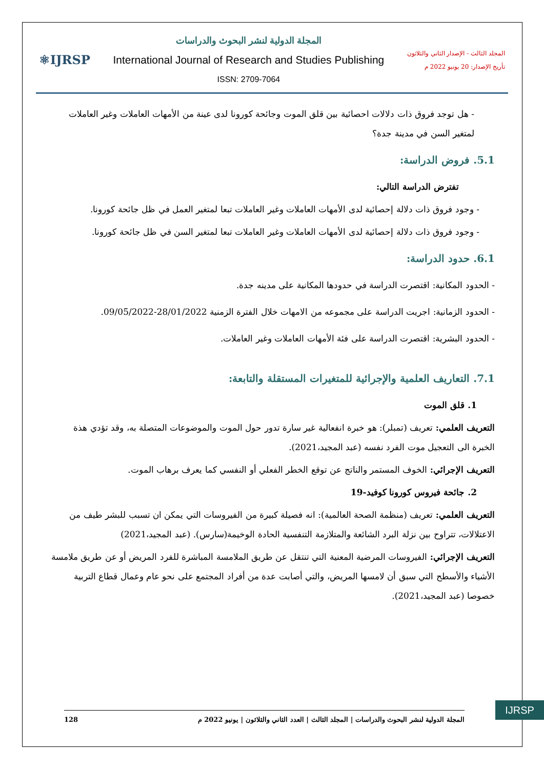المجلد الثالث - الإصدار الثاني والثلاثون
تأريخ الإصدار: 20 يونيو 2022 م
المجلة الدولية لنشر البحوث والدراسات
International Journal of Research and Studies Publishing
ISSN: 2709-7064
⚛IJRSP
- هل توجد فروق ذات دلالات احصائية بين قلق الموت وجائحة كورونا لدى عينة من الأمهات العاملات وغير العاملات لمتغير السن في مدينة جدة؟
5.1. فروض الدراسة:
تفترض الدراسة التالي:
- وجود فروق ذات دلالة إحصائية لدى الأمهات العاملات وغير العاملات تبعا لمتغير العمل في ظل جائحة كورونا.
- وجود فروق ذات دلالة إحصائية لدى الأمهات العاملات وغير العاملات تبعا لمتغير السن في ظل جائحة كورونا.
6.1. حدود الدراسة:
- الحدود المكانية: اقتصرت الدراسة في حدودها المكانية على مدينه جدة.
- الحدود الزمانية: اجريت الدراسة على مجموعه من الامهات خلال الفترة الزمنية 28/01/2022-09/05/2022.
- الحدود البشرية: اقتصرت الدراسة على فئة الأمهات العاملات وغير العاملات.
7.1. التعاريف العلمية والإجرائية للمتغيرات المستقلة والتابعة:
1. قلق الموت
التعريف العلمي: تعريف (تمبلر): هو خبرة انفعالية غير سارة تدور حول الموت والموضوعات المتصلة به، وقد تؤدي هذة الخبرة الى التعجيل موت الفرد نفسه (عبد المجيد،2021).
التعريف الإجرائي: الخوف المستمر والناتج عن توقع الخطر الفعلي أو النفسي كما يعرف برهاب الموت.
2. جائحة فيروس كورونا كوفيد-19
التعريف العلمي: تعريف (منظمة الصحة العالمية): انه فصيلة كبيرة من الفيروسات التي يمكن ان تسبب للبشر طيف من الاعتلالات، تتراوح بين نزلة البرد الشائعة والمتلازمة التنفسية الحادة الوخيمة(سارس). (عبد المجيد،2021)
التعريف الإجرائي: الفيروسات المرضية المعنية التي تنتقل عن طريق الملامسة المباشرة للفرد المريض أو عن طريق ملامسة الأشياء والأسطح التي سبق أن لامسها المريض، والتي أصابت عدة من أفراد المجتمع على نحو عام وعمال قطاع التربية خصوصا (عبد المجيد،2021).
المجلة الدولية لنشر البحوث والدراسات | المجلد الثالث | العدد الثاني والثلاثون | يونيو 2022 م 128
IJRSP